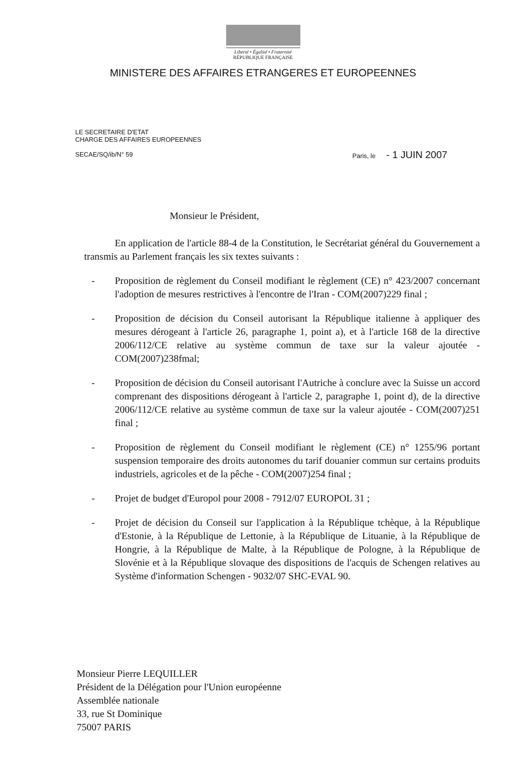Liberté • Égalité • Fraternité
RÉPUBLIQUE FRANÇAISE
MINISTERE DES AFFAIRES ETRANGERES ET EUROPEENNES
LE SECRETAIRE D'ETAT
CHARGE DES AFFAIRES EUROPEENNES
SECAE/SQ/ib/N° 59
Paris, le - 1 JUIN 2007
Monsieur le Président,
En application de l'article 88-4 de la Constitution, le Secrétariat général du Gouvernement a transmis au Parlement français les six textes suivants :
- Proposition de règlement du Conseil modifiant le règlement (CE) n° 423/2007 concernant l'adoption de mesures restrictives à l'encontre de l'Iran - COM(2007)229 final ;
- Proposition de décision du Conseil autorisant la République italienne à appliquer des mesures dérogeant à l'article 26, paragraphe 1, point a), et à l'article 168 de la directive 2006/112/CE relative au système commun de taxe sur la valeur ajoutée -COM(2007)238fmal;
- Proposition de décision du Conseil autorisant l'Autriche à conclure avec la Suisse un accord comprenant des dispositions dérogeant à l'article 2, paragraphe 1, point d), de la directive 2006/112/CE relative au système commun de taxe sur la valeur ajoutée - COM(2007)251 final ;
- Proposition de règlement du Conseil modifiant le règlement (CE) n° 1255/96 portant suspension temporaire des droits autonomes du tarif douanier commun sur certains produits industriels, agricoles et de la pêche - COM(2007)254 final ;
- Projet de budget d'Europol pour 2008 - 7912/07 EUROPOL 31 ;
- Projet de décision du Conseil sur l'application à la République tchèque, à la République d'Estonie, à la République de Lettonie, à la République de Lituanie, à la République de Hongrie, à la République de Malte, à la République de Pologne, à la République de Slovénie et à la République slovaque des dispositions de l'acquis de Schengen relatives au Système d'information Schengen - 9032/07 SHC-EVAL 90.
Monsieur Pierre LEQUILLER
Président de la Délégation pour l'Union européenne
Assemblée nationale
33, rue St Dominique
75007 PARIS